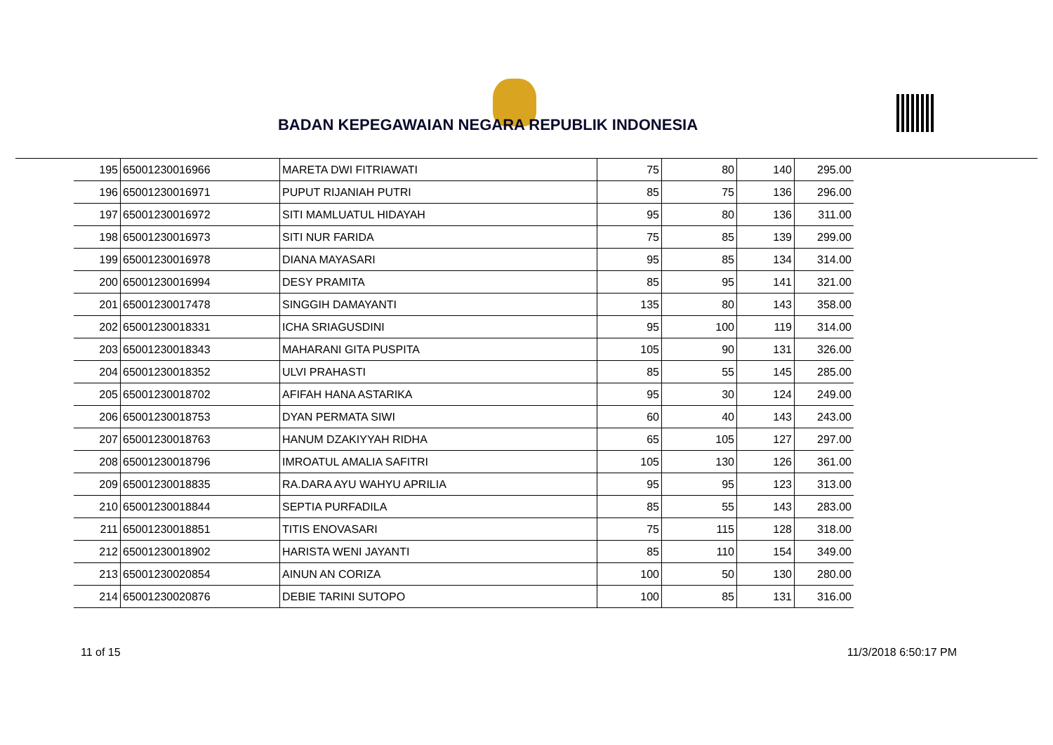BADAN KEPEGAWAIAN NEGARA REPUBLIK INDONESIA
| 195 | 65001230016966 | MARETA DWI FITRIAWATI | 75 | 80 | 140 | 295.00 |
| 196 | 65001230016971 | PUPUT RIJANIAH PUTRI | 85 | 75 | 136 | 296.00 |
| 197 | 65001230016972 | SITI MAMLUATUL HIDAYAH | 95 | 80 | 136 | 311.00 |
| 198 | 65001230016973 | SITI NUR FARIDA | 75 | 85 | 139 | 299.00 |
| 199 | 65001230016978 | DIANA MAYASARI | 95 | 85 | 134 | 314.00 |
| 200 | 65001230016994 | DESY PRAMITA | 85 | 95 | 141 | 321.00 |
| 201 | 65001230017478 | SINGGIH DAMAYANTI | 135 | 80 | 143 | 358.00 |
| 202 | 65001230018331 | ICHA SRIAGUSDINI | 95 | 100 | 119 | 314.00 |
| 203 | 65001230018343 | MAHARANI GITA PUSPITA | 105 | 90 | 131 | 326.00 |
| 204 | 65001230018352 | ULVI PRAHASTI | 85 | 55 | 145 | 285.00 |
| 205 | 65001230018702 | AFIFAH HANA ASTARIKA | 95 | 30 | 124 | 249.00 |
| 206 | 65001230018753 | DYAN PERMATA SIWI | 60 | 40 | 143 | 243.00 |
| 207 | 65001230018763 | HANUM DZAKIYYAH RIDHA | 65 | 105 | 127 | 297.00 |
| 208 | 65001230018796 | IMROATUL AMALIA SAFITRI | 105 | 130 | 126 | 361.00 |
| 209 | 65001230018835 | RA.DARA AYU WAHYU APRILIA | 95 | 95 | 123 | 313.00 |
| 210 | 65001230018844 | SEPTIA PURFADILA | 85 | 55 | 143 | 283.00 |
| 211 | 65001230018851 | TITIS ENOVASARI | 75 | 115 | 128 | 318.00 |
| 212 | 65001230018902 | HARISTA WENI JAYANTI | 85 | 110 | 154 | 349.00 |
| 213 | 65001230020854 | AINUN AN CORIZA | 100 | 50 | 130 | 280.00 |
| 214 | 65001230020876 | DEBIE TARINI SUTOPO | 100 | 85 | 131 | 316.00 |
11 of 15 11/3/2018 6:50:17 PM